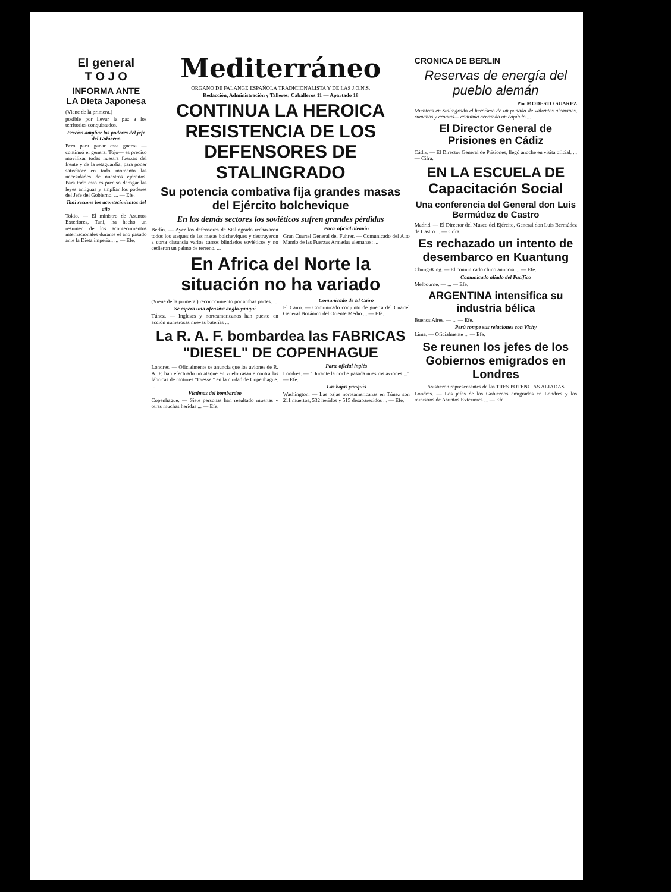El general
T O J O
INFORMA ANTE LA Dieta Japonesa
(Viene de la primera.)
posible por llevar la paz a los territorios conquistados.
Precisa ampliar los poderes del jefe del Gobierno
Pero para ganar esta guerra —continuó el general Tojo— es preciso movilizar todas nuestra fuerzas del frente y de la retaguardia, para poder satisfacer en todo momento las necesidades de nuestros ejércitos. Para todo esto es preciso derogar las leyes antiguas y ampliar los poderes del Jefe del Gobierno. ... — Efe.
Tani resume los acontecimientos del año
Tokio. — El ministro de Asuntos Exteriores, Tani, ha hecho un resumen de los acontecimientos internacionales durante el año pasado ante la Dieta imperial. ... — Efe.
Mediterráneo
ORGANO DE FALANGE ESPAÑOLA TRADICIONALISTA Y DE LAS J.O.N.S.
Redacción, Administración y Talleres: Caballeros 11 — Apartado 18
CONTINUA LA HEROICA RESISTENCIA DE LOS DEFENSORES DE STALINGRADO
Su potencia combativa fija grandes masas del Ejército bolchevique
En los demás sectores los soviéticos sufren grandes pérdidas
Berlín. — Ayer los defensores de Stalingrado rechazaron todos los ataques de las masas bolcheviques y destruyeron a corta distancia varios carros blindados soviéticos y no cedieron un palmo de terreno. ...
Parte oficial alemán
Gran Cuartel General del Fuhrer. — Comunicado del Alto Mando de las Fuerzas Armadas alemanas: ...
En Africa del Norte la situación no ha variado
(Viene de la primera.) reconocimiento por ambas partes. ...
Se espera una ofensiva anglo-yanqui
Túnez. — Ingleses y norteamericanos han puesto en acción numerosas nuevas baterías ...
Comunicado de El Cairo
El Cairo. — Comunicado conjunto de guerra del Cuartel General Británico del Oriente Medio ... — Efe.
La R. A. F. bombardea las FABRICAS "DIESEL" DE COPENHAGUE
Londres. — Oficialmente se anuncia que los aviones de R. A. F. han efectuado un ataque en vuelo rasante contra las fábricas de motores "Diesse." en la ciudad de Copenhague. ...
Víctimas del bombardeo
Copenhague. — Siete personas han resultado muertas y otras muchas heridas ... — Efe.
Parte oficial inglés
Londres. — "Durante la noche pasada nuestros aviones ..." — Efe.
Las bajas yanquis
Washington. — Las bajas norteamericanas en Túnez son 211 muertos, 532 heridos y 515 desaparecidos ... — Efe.
CRONICA DE BERLIN
Reservas de energía del pueblo alemán
Por MODESTO SUAREZ
Mientras en Stalingrado el heroísmo de un puñado de valientes alemanes, rumanos y croatas— continúa cerrando un capítulo ...
El Director General de Prisiones en Cádiz
Cádiz. — El Director General de Prisiones, llegó anoche en visita oficial. ... — Cifra.
EN LA ESCUELA DE Capacitación Social
Una conferencia del General don Luis Bermúdez de Castro
Madrid. — El Director del Museo del Ejército, General don Luis Bermúdez de Castro ... — Cifra.
Es rechazado un intento de desembarco en Kuantung
Chung-King. — El comunicado chino anuncia ... — Efe.
Comunicado aliado del Pacífico
Melbourne. — ... — Efe.
ARGENTINA intensifica su industria bélica
Buenos Aires. — ... — Efe.
Perú rompe sus relaciones con Vichy
Lima. — Oficialmente ... — Efe.
Se reunen los jefes de los Gobiernos emigrados en Londres
Asistieron representantes de las TRES POTENCIAS ALIADAS
Londres. — Los jefes de los Gobiernos emigrados en Londres y los ministros de Asuntos Exteriores ... — Efe.